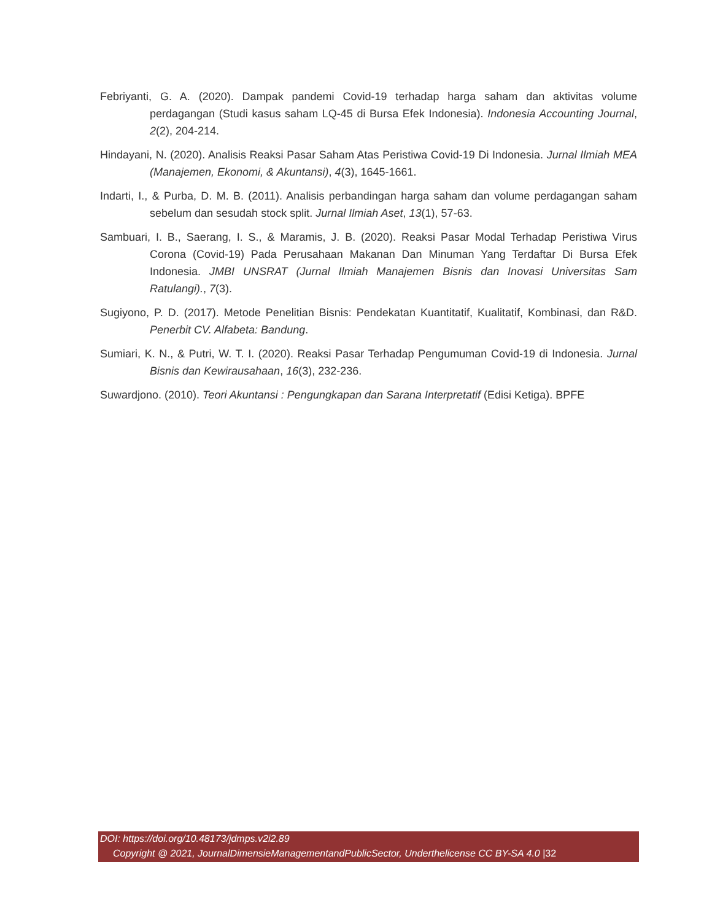Febriyanti, G. A. (2020). Dampak pandemi Covid-19 terhadap harga saham dan aktivitas volume perdagangan (Studi kasus saham LQ-45 di Bursa Efek Indonesia). Indonesia Accounting Journal, 2(2), 204-214.
Hindayani, N. (2020). Analisis Reaksi Pasar Saham Atas Peristiwa Covid-19 Di Indonesia. Jurnal Ilmiah MEA (Manajemen, Ekonomi, & Akuntansi), 4(3), 1645-1661.
Indarti, I., & Purba, D. M. B. (2011). Analisis perbandingan harga saham dan volume perdagangan saham sebelum dan sesudah stock split. Jurnal Ilmiah Aset, 13(1), 57-63.
Sambuari, I. B., Saerang, I. S., & Maramis, J. B. (2020). Reaksi Pasar Modal Terhadap Peristiwa Virus Corona (Covid-19) Pada Perusahaan Makanan Dan Minuman Yang Terdaftar Di Bursa Efek Indonesia. JMBI UNSRAT (Jurnal Ilmiah Manajemen Bisnis dan Inovasi Universitas Sam Ratulangi)., 7(3).
Sugiyono, P. D. (2017). Metode Penelitian Bisnis: Pendekatan Kuantitatif, Kualitatif, Kombinasi, dan R&D. Penerbit CV. Alfabeta: Bandung.
Sumiari, K. N., & Putri, W. T. I. (2020). Reaksi Pasar Terhadap Pengumuman Covid-19 di Indonesia. Jurnal Bisnis dan Kewirausahaan, 16(3), 232-236.
Suwardjono. (2010). Teori Akuntansi : Pengungkapan dan Sarana Interpretatif (Edisi Ketiga). BPFE
DOI: https://doi.org/10.48173/jdmps.v2i2.89
Copyright @ 2021, JournalDimensieManagementandPublicSector, Underthelicense CC BY-SA 4.0 |32